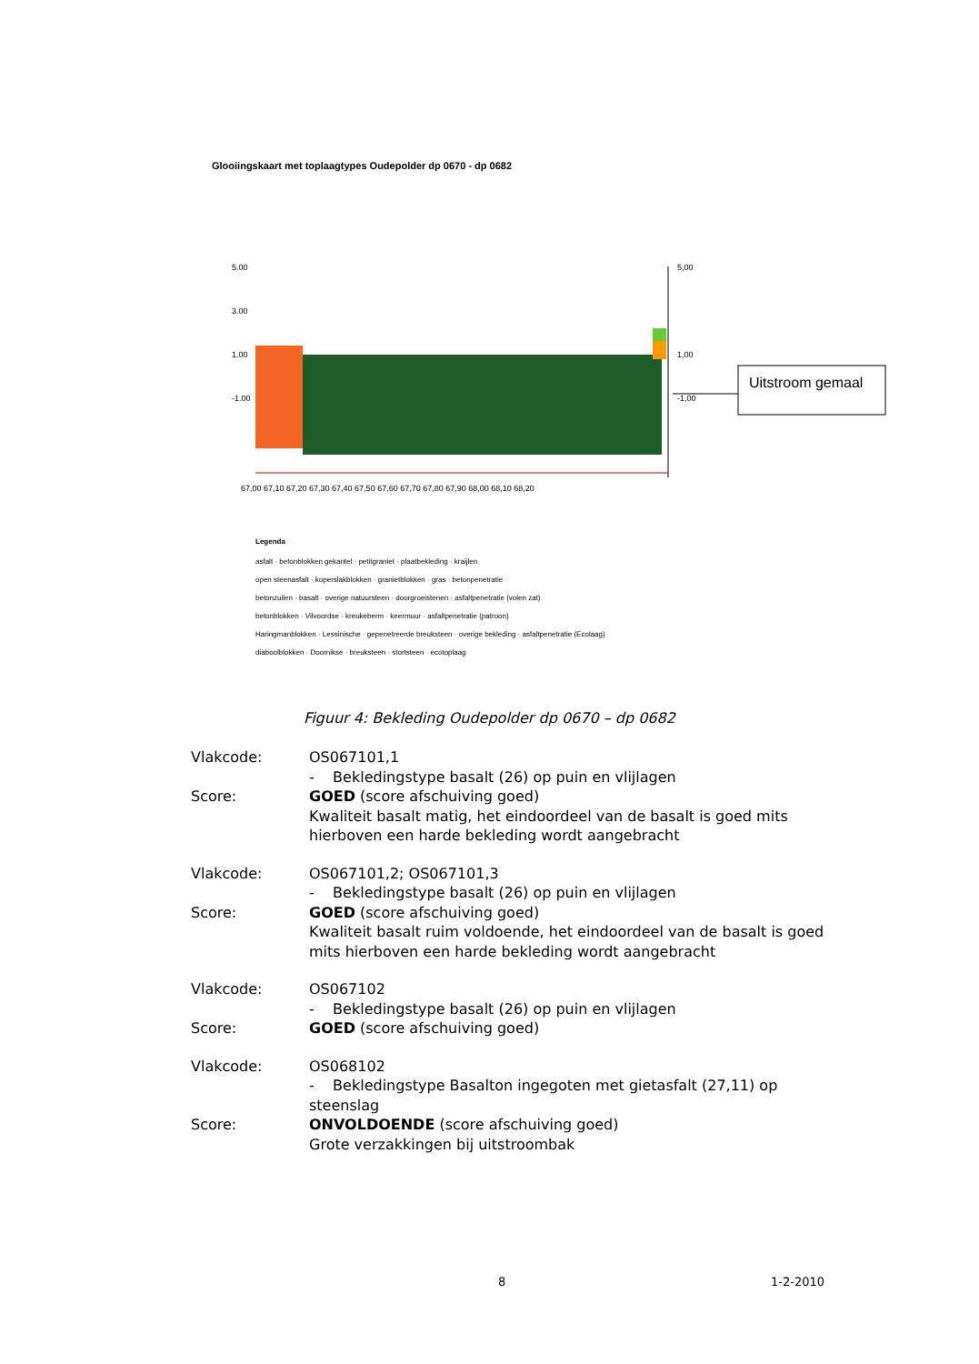Glooiingskaart met toplaagtypes Oudepolder dp 0670 - dp 0682
5.00
3.00
1.00
-1.00
5,00
1,00
-1,00
67,00 67,10 67,20 67,30 67,40 67,50 67,60 67,70 67,80 67,90 68,00 68,10 68,20
Uitstroom gemaal
Legenda
asfalt · betonblokken gekantel · petitgraniet · plaatbekleding · kraijlen
open steenasfalt · koperslakblokken · granietblokken · gras · betonpenetratie
betonzuilen · basalt · overige natuursteen · doorgroeistenen · asfaltpenetratie (volen zat)
betonblokken · Vilvoordse · kreukeberm · keermuur · asfaltpenetratie (patroon)
Haringmanblokken · Lessinische · gepenetreerde breuksteen · overige bekleding · asfaltpenetratie (Ecolaag)
diaboolblokken · Doornikse · breuksteen · stortsteen · ecotoplaag
Figuur 4: Bekleding Oudepolder dp 0670 – dp 0682
Vlakcode: OS067101,1
- Bekledingstype basalt (26) op puin en vlijlagen
Score: GOED (score afschuiving goed)
Kwaliteit basalt matig, het eindoordeel van de basalt is goed mits hierboven een harde bekleding wordt aangebracht
Vlakcode: OS067101,2; OS067101,3
- Bekledingstype basalt (26) op puin en vlijlagen
Score: GOED (score afschuiving goed)
Kwaliteit basalt ruim voldoende, het eindoordeel van de basalt is goed mits hierboven een harde bekleding wordt aangebracht
Vlakcode: OS067102
- Bekledingstype basalt (26) op puin en vlijlagen
Score: GOED (score afschuiving goed)
Vlakcode: OS068102
- Bekledingstype Basalton ingegoten met gietasfalt (27,11) op steenslag
Score: ONVOLDOENDE (score afschuiving goed)
Grote verzakkingen bij uitstroombak
8 1-2-2010